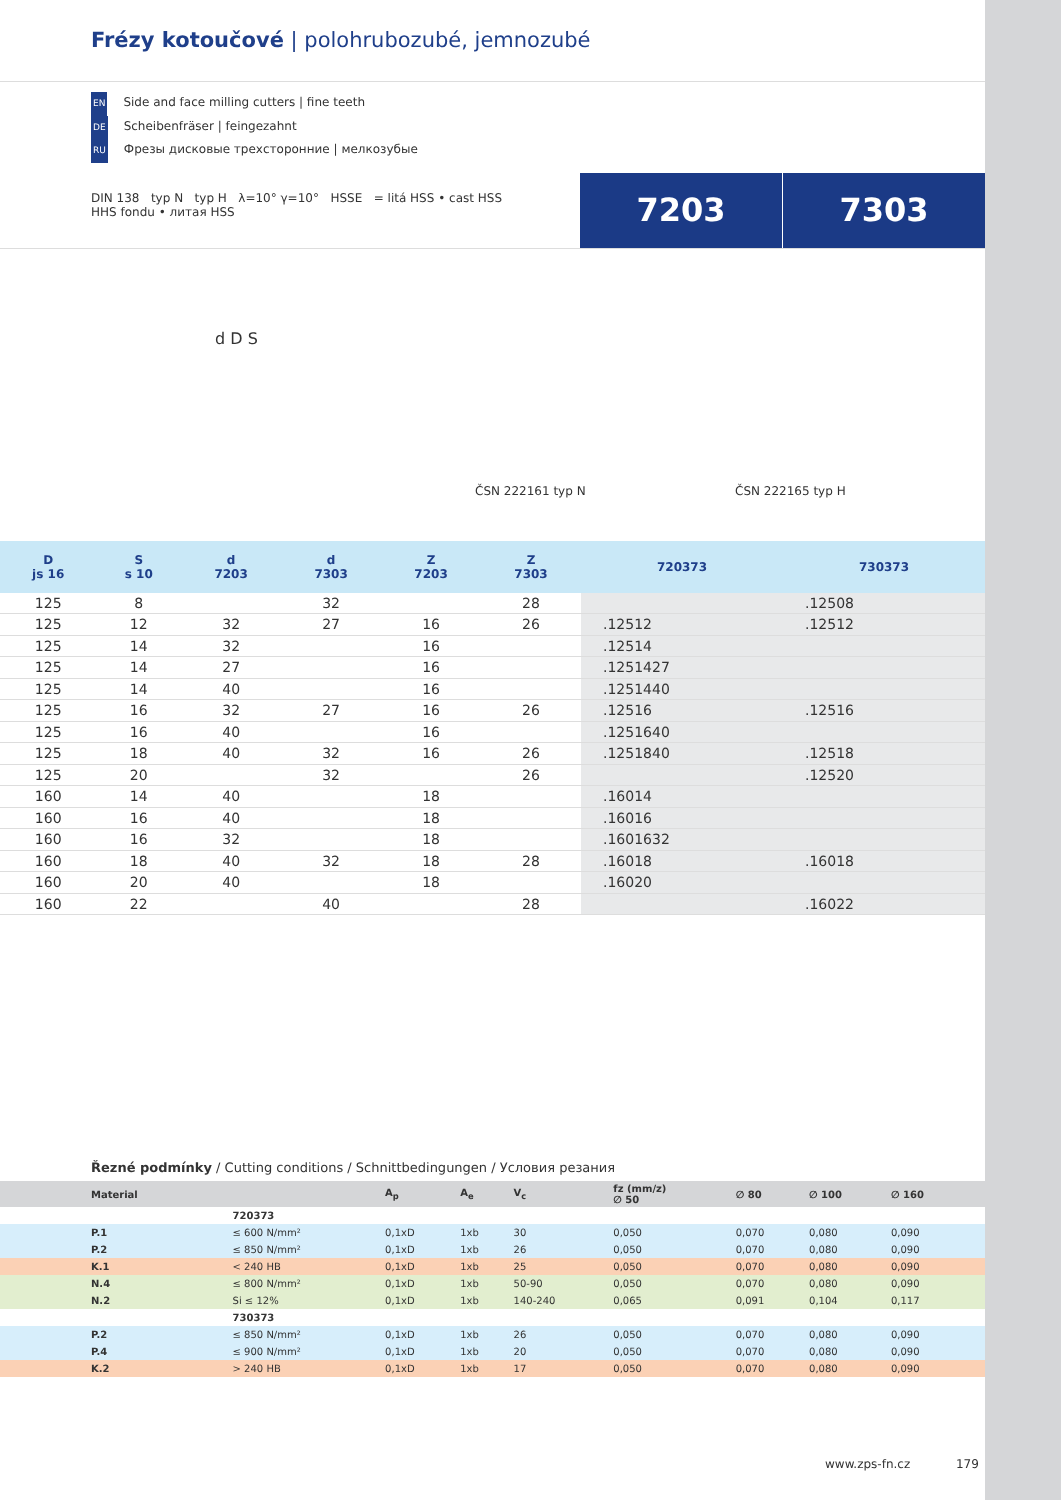Frézy kotoučové | polohrubozubé, jemnozubé
EN Side and face milling cutters | fine teeth
DE Scheibenfräser | feingezahnt
RU Фрезы дисковые трехсторонние | мелкозубые
DIN 138 typ N typ H λ=10° γ=10° HSSE = litá HSS • cast HSS
HHS fondu • литая HSS
7203 7303
d D S
ČSN 222161 typ N ČSN 222165 typ H
| D js 16 | S s 10 | d 7203 | d 7303 | Z 7203 | Z 7303 | 720373 | 730373 |
| --- | --- | --- | --- | --- | --- | --- | --- |
| 125 | 8 | | 32 | | 28 | | .12508 |
| 125 | 12 | 32 | 27 | 16 | 26 | .12512 | .12512 |
| 125 | 14 | 32 | | 16 | | .12514 | |
| 125 | 14 | 27 | | 16 | | .1251427 | |
| 125 | 14 | 40 | | 16 | | .1251440 | |
| 125 | 16 | 32 | 27 | 16 | 26 | .12516 | .12516 |
| 125 | 16 | 40 | | 16 | | .1251640 | |
| 125 | 18 | 40 | 32 | 16 | 26 | .1251840 | .12518 |
| 125 | 20 | | 32 | | 26 | | .12520 |
| 160 | 14 | 40 | | 18 | | .16014 | |
| 160 | 16 | 40 | | 18 | | .16016 | |
| 160 | 16 | 32 | | 18 | | .1601632 | |
| 160 | 18 | 40 | 32 | 18 | 28 | .16018 | .16018 |
| 160 | 20 | 40 | | 18 | | .16020 | |
| 160 | 22 | | 40 | | 28 | | .16022 |
Řezné podmínky / Cutting conditions / Schnittbedingungen / Условия резания
| Material | | A<sub>p</sub> | A<sub>e</sub> | V<sub>c</sub> | fz (mm/z) ∅ 50 | ∅ 80 | ∅ 100 | ∅ 160 | |
| --- | --- | --- | --- | --- | --- | --- | --- | --- | --- |
| | 720373 | | | | | | | | |
| P.1 | ≤ 600 N/mm² | 0,1xD | 1xb | 30 | 0,050 | 0,070 | 0,080 | 0,090 | |
| P.2 | ≤ 850 N/mm² | 0,1xD | 1xb | 26 | 0,050 | 0,070 | 0,080 | 0,090 | |
| K.1 | < 240 HB | 0,1xD | 1xb | 25 | 0,050 | 0,070 | 0,080 | 0,090 | |
| N.4 | ≤ 800 N/mm² | 0,1xD | 1xb | 50-90 | 0,050 | 0,070 | 0,080 | 0,090 | |
| N.2 | Si ≤ 12% | 0,1xD | 1xb | 140-240 | 0,065 | 0,091 | 0,104 | 0,117 | |
| | 730373 | | | | | | | | |
| P.2 | ≤ 850 N/mm² | 0,1xD | 1xb | 26 | 0,050 | 0,070 | 0,080 | 0,090 | |
| P.4 | ≤ 900 N/mm² | 0,1xD | 1xb | 20 | 0,050 | 0,070 | 0,080 | 0,090 | |
| K.2 | > 240 HB | 0,1xD | 1xb | 17 | 0,050 | 0,070 | 0,080 | 0,090 | |
www.zps-fn.cz 179